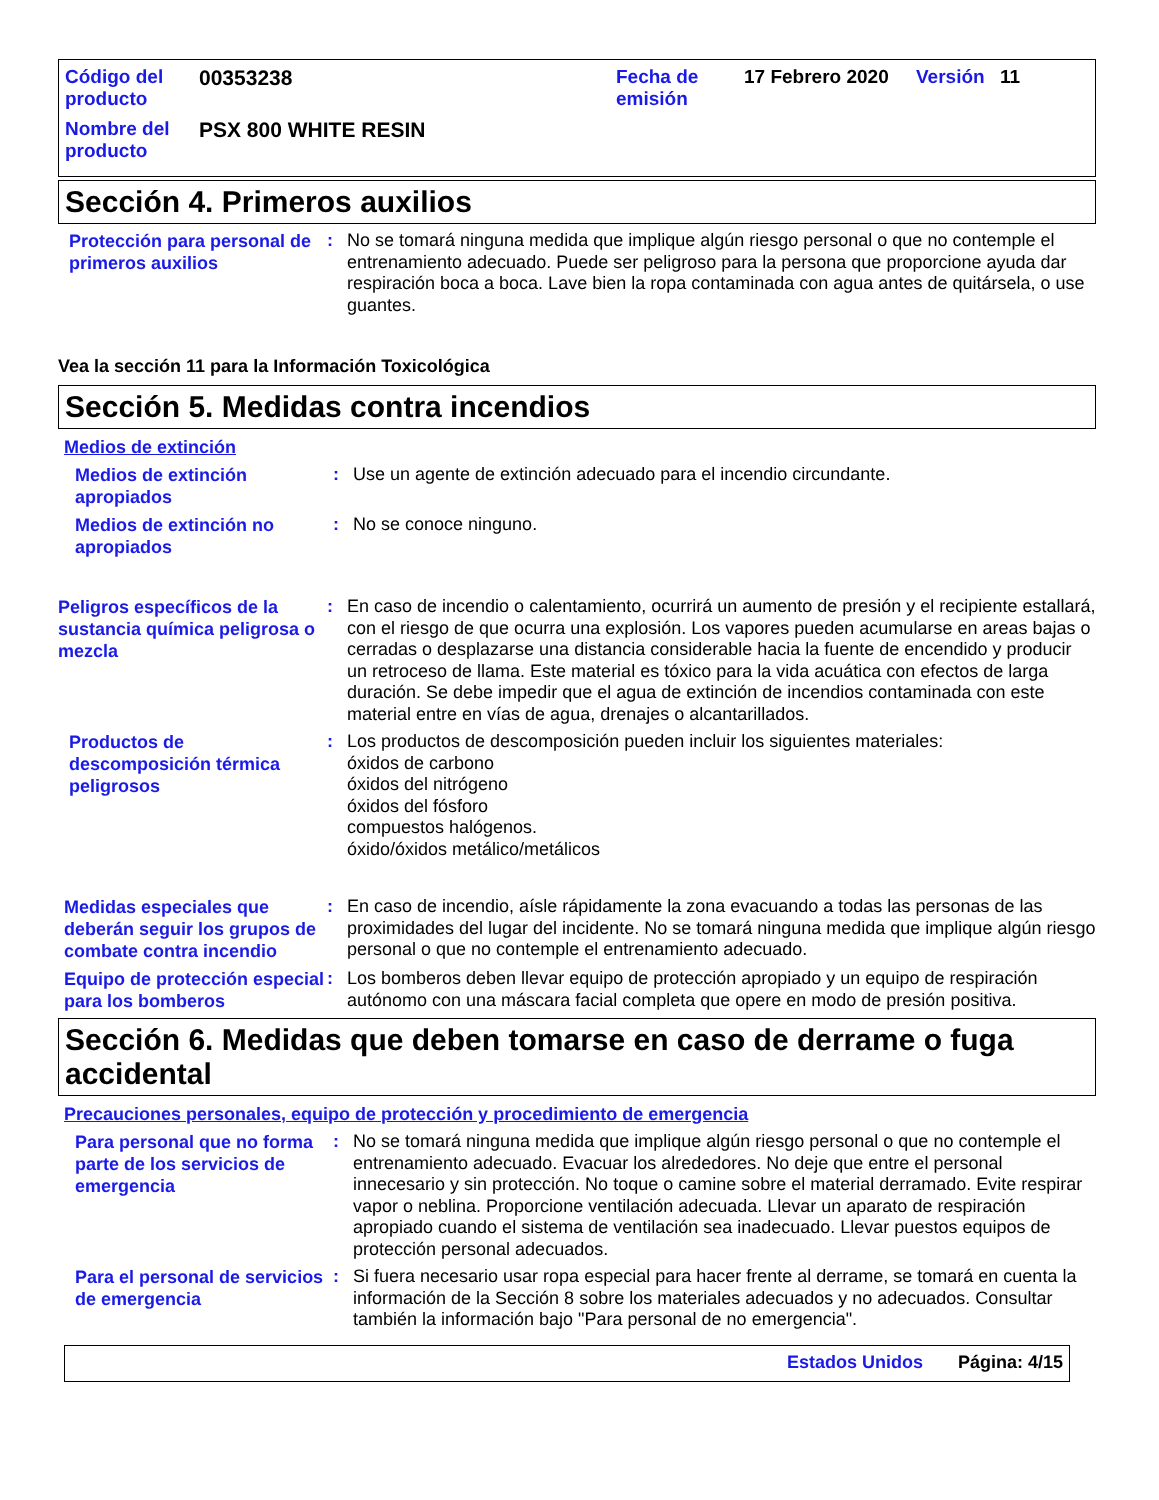Código del producto
00353238 Fecha de emisión
17 Febrero 2020 Versión 11
Nombre del producto
PSX 800 WHITE RESIN
Sección 4. Primeros auxilios
Protección para personal de primeros auxilios
:
No se tomará ninguna medida que implique algún riesgo personal o que no contemple el entrenamiento adecuado. Puede ser peligroso para la persona que proporcione ayuda dar respiración boca a boca. Lave bien la ropa contaminada con agua antes de quitársela, o use guantes.
Vea la sección 11 para la Información Toxicológica
Sección 5. Medidas contra incendios
Medios de extinción
Medios de extinción apropiados
:
Use un agente de extinción adecuado para el incendio circundante.
Medios de extinción no apropiados
:
No se conoce ninguno.
Peligros específicos de la sustancia química peligrosa o mezcla
:
En caso de incendio o calentamiento, ocurrirá un aumento de presión y el recipiente estallará, con el riesgo de que ocurra una explosión. Los vapores pueden acumularse en areas bajas o cerradas o desplazarse una distancia considerable hacia la fuente de encendido y producir un retroceso de llama. Este material es tóxico para la vida acuática con efectos de larga duración. Se debe impedir que el agua de extinción de incendios contaminada con este material entre en vías de agua, drenajes o alcantarillados.
Productos de descomposición térmica peligrosos
:
Los productos de descomposición pueden incluir los siguientes materiales:
óxidos de carbono
óxidos del nitrógeno
óxidos del fósforo
compuestos halógenos.
óxido/óxidos metálico/metálicos
Medidas especiales que deberán seguir los grupos de combate contra incendio
:
En caso de incendio, aísle rápidamente la zona evacuando a todas las personas de las proximidades del lugar del incidente. No se tomará ninguna medida que implique algún riesgo personal o que no contemple el entrenamiento adecuado.
Equipo de protección especial para los bomberos
:
Los bomberos deben llevar equipo de protección apropiado y un equipo de respiración autónomo con una máscara facial completa que opere en modo de presión positiva.
Sección 6. Medidas que deben tomarse en caso de derrame o fuga accidental
Precauciones personales, equipo de protección y procedimiento de emergencia
Para personal que no forma parte de los servicios de emergencia
:
No se tomará ninguna medida que implique algún riesgo personal o que no contemple el entrenamiento adecuado. Evacuar los alrededores. No deje que entre el personal innecesario y sin protección. No toque o camine sobre el material derramado. Evite respirar vapor o neblina. Proporcione ventilación adecuada. Llevar un aparato de respiración apropiado cuando el sistema de ventilación sea inadecuado. Llevar puestos equipos de protección personal adecuados.
Para el personal de servicios de emergencia
:
Si fuera necesario usar ropa especial para hacer frente al derrame, se tomará en cuenta la información de la Sección 8 sobre los materiales adecuados y no adecuados. Consultar también la información bajo "Para personal de no emergencia".
Estados Unidos Página: 4/15